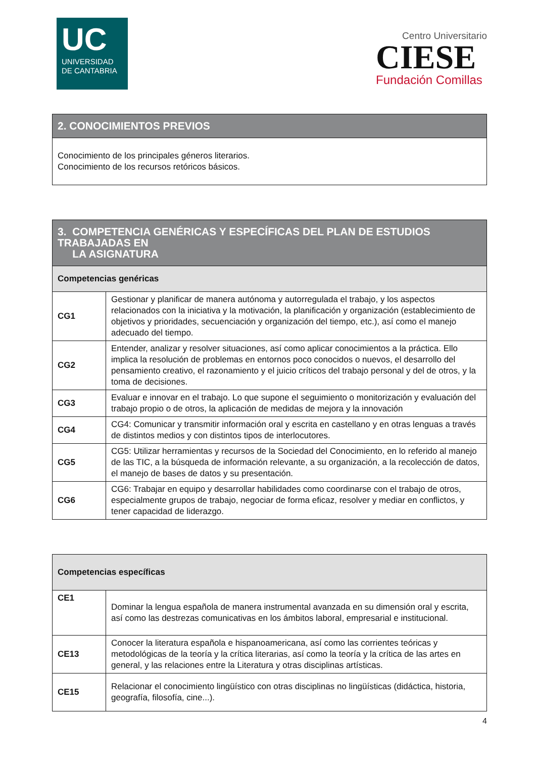UC
UNIVERSIDAD
DE CANTABRIA
Centro Universitario
CIESE
Fundación Comillas
| 2. CONOCIMIENTOS PREVIOS |
| --- |
| Conocimiento de los principales géneros literarios. Conocimiento de los recursos retóricos básicos. |
| 3. COMPETENCIA GENÉRICAS Y ESPECÍFICAS DEL PLAN DE ESTUDIOS TRABAJADAS EN LA ASIGNATURA | |
| --- | --- |
| Competencias genéricas | |
| CG1 | Gestionar y planificar de manera autónoma y autorregulada el trabajo, y los aspectos relacionados con la iniciativa y la motivación, la planificación y organización (establecimiento de objetivos y prioridades, secuenciación y organización del tiempo, etc.), así como el manejo adecuado del tiempo. |
| CG2 | Entender, analizar y resolver situaciones, así como aplicar conocimientos a la práctica. Ello implica la resolución de problemas en entornos poco conocidos o nuevos, el desarrollo del pensamiento creativo, el razonamiento y el juicio críticos del trabajo personal y del de otros, y la toma de decisiones. |
| CG3 | Evaluar e innovar en el trabajo. Lo que supone el seguimiento o monitorización y evaluación del trabajo propio o de otros, la aplicación de medidas de mejora y la innovación |
| CG4 | CG4: Comunicar y transmitir información oral y escrita en castellano y en otras lenguas a través de distintos medios y con distintos tipos de interlocutores. |
| CG5 | CG5: Utilizar herramientas y recursos de la Sociedad del Conocimiento, en lo referido al manejo de las TIC, a la búsqueda de información relevante, a su organización, a la recolección de datos, el manejo de bases de datos y su presentación. |
| CG6 | CG6: Trabajar en equipo y desarrollar habilidades como coordinarse con el trabajo de otros, especialmente grupos de trabajo, negociar de forma eficaz, resolver y mediar en conflictos, y tener capacidad de liderazgo. |
| Competencias específicas | |
| --- | --- |
| CE1 | Dominar la lengua española de manera instrumental avanzada en su dimensión oral y escrita, así como las destrezas comunicativas en los ámbitos laboral, empresarial e institucional. |
| CE13 | Conocer la literatura española e hispanoamericana, así como las corrientes teóricas y metodológicas de la teoría y la crítica literarias, así como la teoría y la crítica de las artes en general, y las relaciones entre la Literatura y otras disciplinas artísticas. |
| CE15 | Relacionar el conocimiento lingüístico con otras disciplinas no lingüísticas (didáctica, historia, geografía, filosofía, cine...). |
4